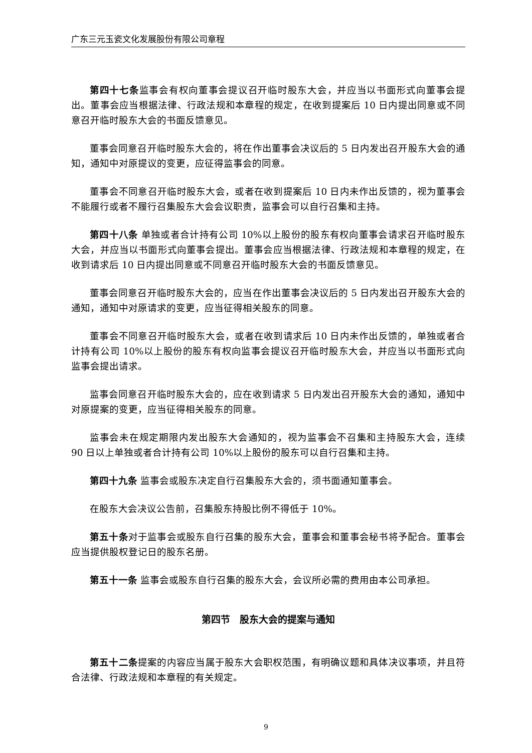广东三元玉瓷文化发展股份有限公司章程
第四十七条监事会有权向董事会提议召开临时股东大会，并应当以书面形式向董事会提出。董事会应当根据法律、行政法规和本章程的规定，在收到提案后 10 日内提出同意或不同意召开临时股东大会的书面反馈意见。
董事会同意召开临时股东大会的，将在作出董事会决议后的 5 日内发出召开股东大会的通知，通知中对原提议的变更，应征得监事会的同意。
董事会不同意召开临时股东大会，或者在收到提案后 10 日内未作出反馈的，视为董事会不能履行或者不履行召集股东大会会议职责，监事会可以自行召集和主持。
第四十八条 单独或者合计持有公司 10%以上股份的股东有权向董事会请求召开临时股东大会，并应当以书面形式向董事会提出。董事会应当根据法律、行政法规和本章程的规定，在收到请求后 10 日内提出同意或不同意召开临时股东大会的书面反馈意见。
董事会同意召开临时股东大会的，应当在作出董事会决议后的 5 日内发出召开股东大会的通知，通知中对原请求的变更，应当征得相关股东的同意。
董事会不同意召开临时股东大会，或者在收到请求后 10 日内未作出反馈的，单独或者合计持有公司 10%以上股份的股东有权向监事会提议召开临时股东大会，并应当以书面形式向监事会提出请求。
监事会同意召开临时股东大会的，应在收到请求 5 日内发出召开股东大会的通知，通知中对原提案的变更，应当征得相关股东的同意。
监事会未在规定期限内发出股东大会通知的，视为监事会不召集和主持股东大会，连续 90 日以上单独或者合计持有公司 10%以上股份的股东可以自行召集和主持。
第四十九条 监事会或股东决定自行召集股东大会的，须书面通知董事会。
在股东大会决议公告前，召集股东持股比例不得低于 10%。
第五十条对于监事会或股东自行召集的股东大会，董事会和董事会秘书将予配合。董事会应当提供股权登记日的股东名册。
第五十一条 监事会或股东自行召集的股东大会，会议所必需的费用由本公司承担。
第四节　股东大会的提案与通知
第五十二条提案的内容应当属于股东大会职权范围，有明确议题和具体决议事项，并且符合法律、行政法规和本章程的有关规定。
9